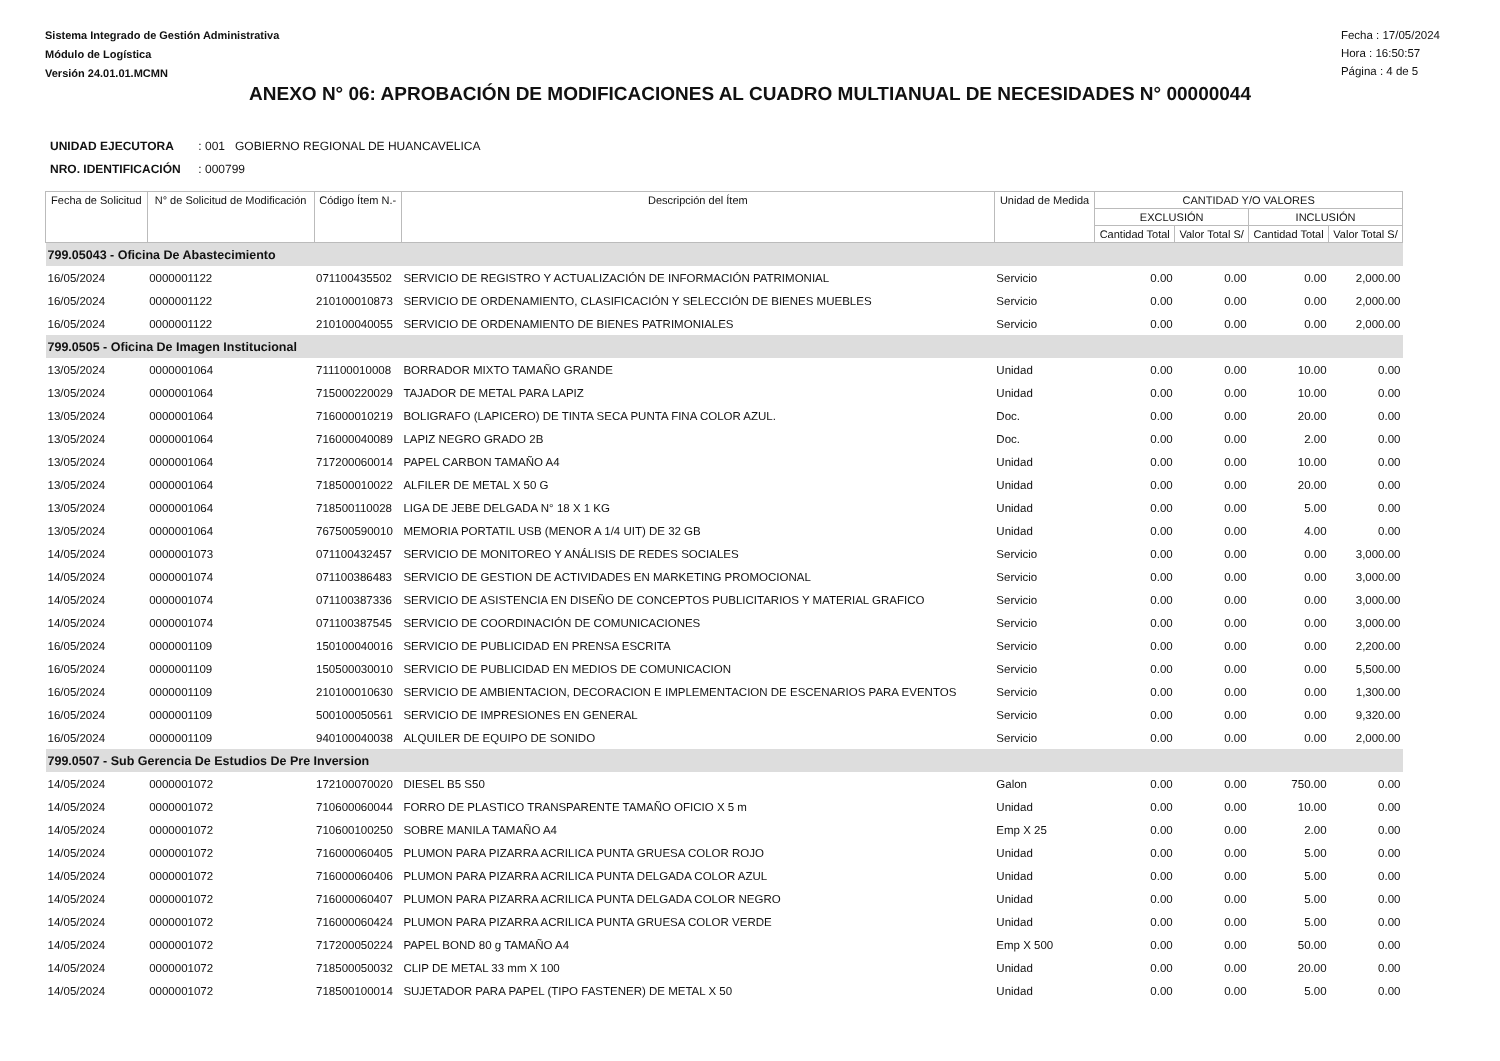Sistema Integrado de Gestión Administrativa
Módulo de Logística
Versión 24.01.01.MCMN
Fecha : 17/05/2024
Hora : 16:50:57
Página : 4 de 5
ANEXO N° 06: APROBACIÓN DE MODIFICACIONES AL CUADRO MULTIANUAL DE NECESIDADES N° 00000044
UNIDAD EJECUTORA : 001 GOBIERNO REGIONAL DE HUANCAVELICA
NRO. IDENTIFICACIÓN : 000799
| Fecha de Solicitud | N° de Solicitud de Modificación | Código Ítem N.- | Descripción del Ítem | Unidad de Medida | CANTIDAD Y/O VALORES | | | |
| --- | --- | --- | --- | --- | --- | --- | --- | --- |
| | | | | | EXCLUSIÓN | | INCLUSIÓN | |
| | | | | | Cantidad Total | Valor Total S/ | Cantidad Total | Valor Total S/ |
| 799.05043 - Oficina De Abastecimiento | | | | | | | | |
| 16/05/2024 | 0000001122 | 071100435502 | SERVICIO DE REGISTRO Y ACTUALIZACIÓN DE INFORMACIÓN PATRIMONIAL | Servicio | 0.00 | 0.00 | 0.00 | 2,000.00 |
| 16/05/2024 | 0000001122 | 210100010873 | SERVICIO DE ORDENAMIENTO, CLASIFICACIÓN Y SELECCIÓN DE BIENES MUEBLES | Servicio | 0.00 | 0.00 | 0.00 | 2,000.00 |
| 16/05/2024 | 0000001122 | 210100040055 | SERVICIO DE ORDENAMIENTO DE BIENES PATRIMONIALES | Servicio | 0.00 | 0.00 | 0.00 | 2,000.00 |
| 799.0505 - Oficina De Imagen Institucional | | | | | | | | |
| 13/05/2024 | 0000001064 | 711100010008 | BORRADOR MIXTO TAMAÑO GRANDE | Unidad | 0.00 | 0.00 | 10.00 | 0.00 |
| 13/05/2024 | 0000001064 | 715000220029 | TAJADOR DE METAL PARA LAPIZ | Unidad | 0.00 | 0.00 | 10.00 | 0.00 |
| 13/05/2024 | 0000001064 | 716000010219 | BOLIGRAFO (LAPICERO) DE TINTA SECA PUNTA FINA COLOR AZUL. | Doc. | 0.00 | 0.00 | 20.00 | 0.00 |
| 13/05/2024 | 0000001064 | 716000040089 | LAPIZ NEGRO GRADO 2B | Doc. | 0.00 | 0.00 | 2.00 | 0.00 |
| 13/05/2024 | 0000001064 | 717200060014 | PAPEL CARBON TAMAÑO A4 | Unidad | 0.00 | 0.00 | 10.00 | 0.00 |
| 13/05/2024 | 0000001064 | 718500010022 | ALFILER DE METAL X 50 G | Unidad | 0.00 | 0.00 | 20.00 | 0.00 |
| 13/05/2024 | 0000001064 | 718500110028 | LIGA DE JEBE DELGADA N° 18 X 1 KG | Unidad | 0.00 | 0.00 | 5.00 | 0.00 |
| 13/05/2024 | 0000001064 | 767500590010 | MEMORIA PORTATIL USB (MENOR A 1/4 UIT) DE 32 GB | Unidad | 0.00 | 0.00 | 4.00 | 0.00 |
| 14/05/2024 | 0000001073 | 071100432457 | SERVICIO DE MONITOREO Y ANÁLISIS DE REDES SOCIALES | Servicio | 0.00 | 0.00 | 0.00 | 3,000.00 |
| 14/05/2024 | 0000001074 | 071100386483 | SERVICIO DE GESTION DE ACTIVIDADES EN MARKETING PROMOCIONAL | Servicio | 0.00 | 0.00 | 0.00 | 3,000.00 |
| 14/05/2024 | 0000001074 | 071100387336 | SERVICIO DE ASISTENCIA EN DISEÑO DE CONCEPTOS PUBLICITARIOS Y MATERIAL GRAFICO | Servicio | 0.00 | 0.00 | 0.00 | 3,000.00 |
| 14/05/2024 | 0000001074 | 071100387545 | SERVICIO DE COORDINACIÓN DE COMUNICACIONES | Servicio | 0.00 | 0.00 | 0.00 | 3,000.00 |
| 16/05/2024 | 0000001109 | 150100040016 | SERVICIO DE PUBLICIDAD EN PRENSA ESCRITA | Servicio | 0.00 | 0.00 | 0.00 | 2,200.00 |
| 16/05/2024 | 0000001109 | 150500030010 | SERVICIO DE PUBLICIDAD EN MEDIOS DE COMUNICACION | Servicio | 0.00 | 0.00 | 0.00 | 5,500.00 |
| 16/05/2024 | 0000001109 | 210100010630 | SERVICIO DE AMBIENTACION, DECORACION E IMPLEMENTACION DE ESCENARIOS PARA EVENTOS | Servicio | 0.00 | 0.00 | 0.00 | 1,300.00 |
| 16/05/2024 | 0000001109 | 500100050561 | SERVICIO DE IMPRESIONES EN GENERAL | Servicio | 0.00 | 0.00 | 0.00 | 9,320.00 |
| 16/05/2024 | 0000001109 | 940100040038 | ALQUILER DE EQUIPO DE SONIDO | Servicio | 0.00 | 0.00 | 0.00 | 2,000.00 |
| 799.0507 - Sub Gerencia De Estudios De Pre Inversion | | | | | | | | |
| 14/05/2024 | 0000001072 | 172100070020 | DIESEL B5 S50 | Galon | 0.00 | 0.00 | 750.00 | 0.00 |
| 14/05/2024 | 0000001072 | 710600060044 | FORRO DE PLASTICO TRANSPARENTE TAMAÑO OFICIO X 5 m | Unidad | 0.00 | 0.00 | 10.00 | 0.00 |
| 14/05/2024 | 0000001072 | 710600100250 | SOBRE MANILA TAMAÑO A4 | Emp X 25 | 0.00 | 0.00 | 2.00 | 0.00 |
| 14/05/2024 | 0000001072 | 716000060405 | PLUMON PARA PIZARRA ACRILICA PUNTA GRUESA COLOR ROJO | Unidad | 0.00 | 0.00 | 5.00 | 0.00 |
| 14/05/2024 | 0000001072 | 716000060406 | PLUMON PARA PIZARRA ACRILICA PUNTA DELGADA COLOR AZUL | Unidad | 0.00 | 0.00 | 5.00 | 0.00 |
| 14/05/2024 | 0000001072 | 716000060407 | PLUMON PARA PIZARRA ACRILICA PUNTA DELGADA COLOR NEGRO | Unidad | 0.00 | 0.00 | 5.00 | 0.00 |
| 14/05/2024 | 0000001072 | 716000060424 | PLUMON PARA PIZARRA ACRILICA PUNTA GRUESA COLOR VERDE | Unidad | 0.00 | 0.00 | 5.00 | 0.00 |
| 14/05/2024 | 0000001072 | 717200050224 | PAPEL BOND 80 g TAMAÑO A4 | Emp X 500 | 0.00 | 0.00 | 50.00 | 0.00 |
| 14/05/2024 | 0000001072 | 718500050032 | CLIP DE METAL 33 mm X 100 | Unidad | 0.00 | 0.00 | 20.00 | 0.00 |
| 14/05/2024 | 0000001072 | 718500100014 | SUJETADOR PARA PAPEL (TIPO FASTENER) DE METAL X 50 | Unidad | 0.00 | 0.00 | 5.00 | 0.00 |